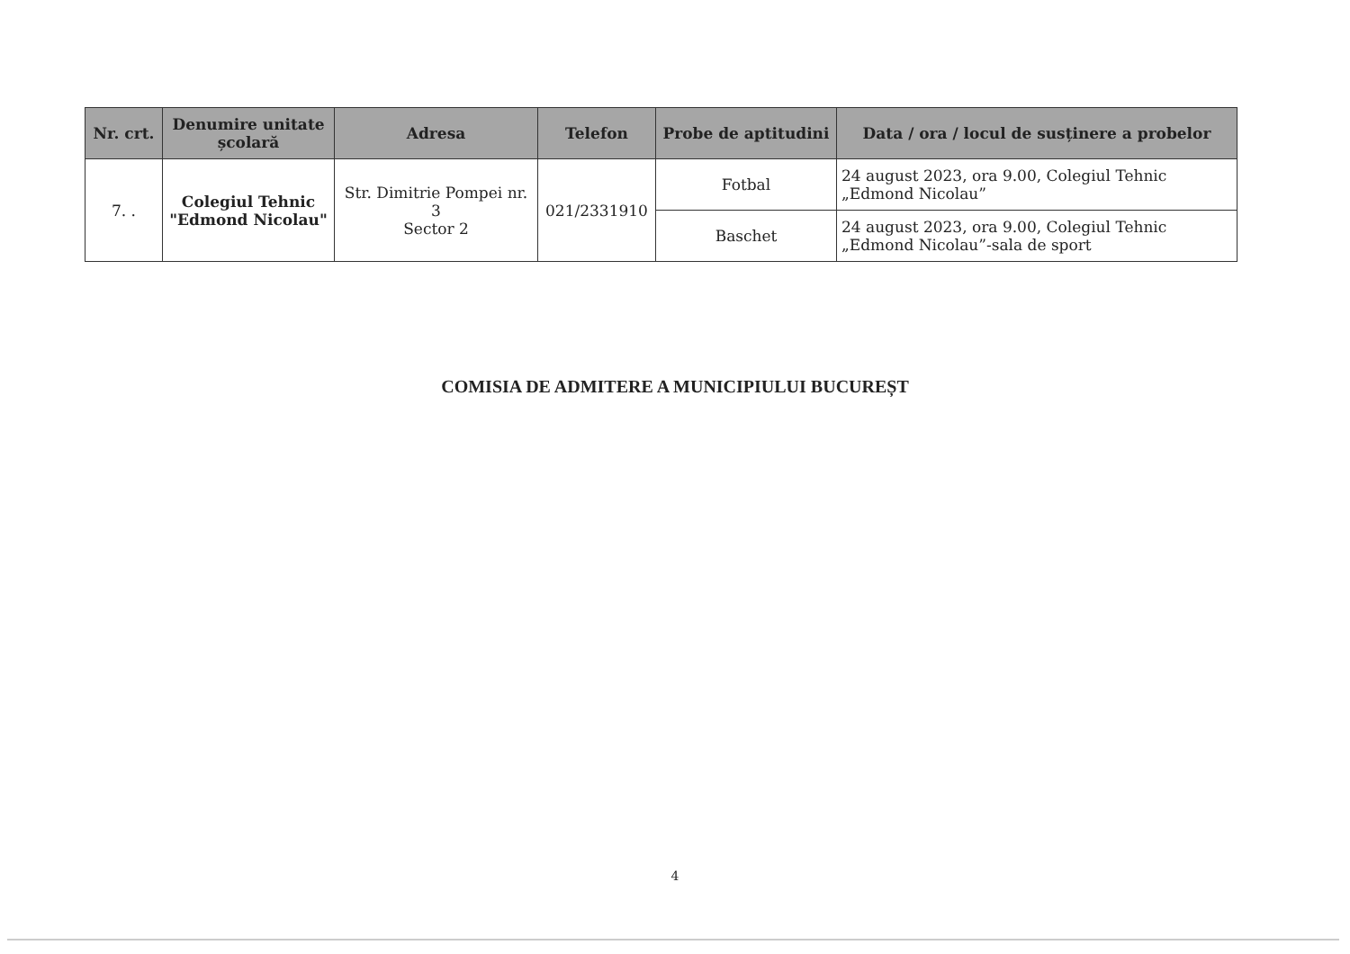| Nr. crt. | Denumire unitate școlară | Adresa | Telefon | Probe de aptitudini | Data / ora / locul de susținere a probelor |
| --- | --- | --- | --- | --- | --- |
| 7. . | Colegiul Tehnic "Edmond Nicolau" | Str. Dimitrie Pompei nr. 3 Sector 2 | 021/2331910 | Fotbal | 24 august 2023, ora 9.00, Colegiul Tehnic „Edmond Nicolau” |
| | | | | Baschet | 24 august 2023, ora 9.00, Colegiul Tehnic „Edmond Nicolau”-sala de sport |
COMISIA DE ADMITERE A MUNICIPIULUI BUCUREȘT
4